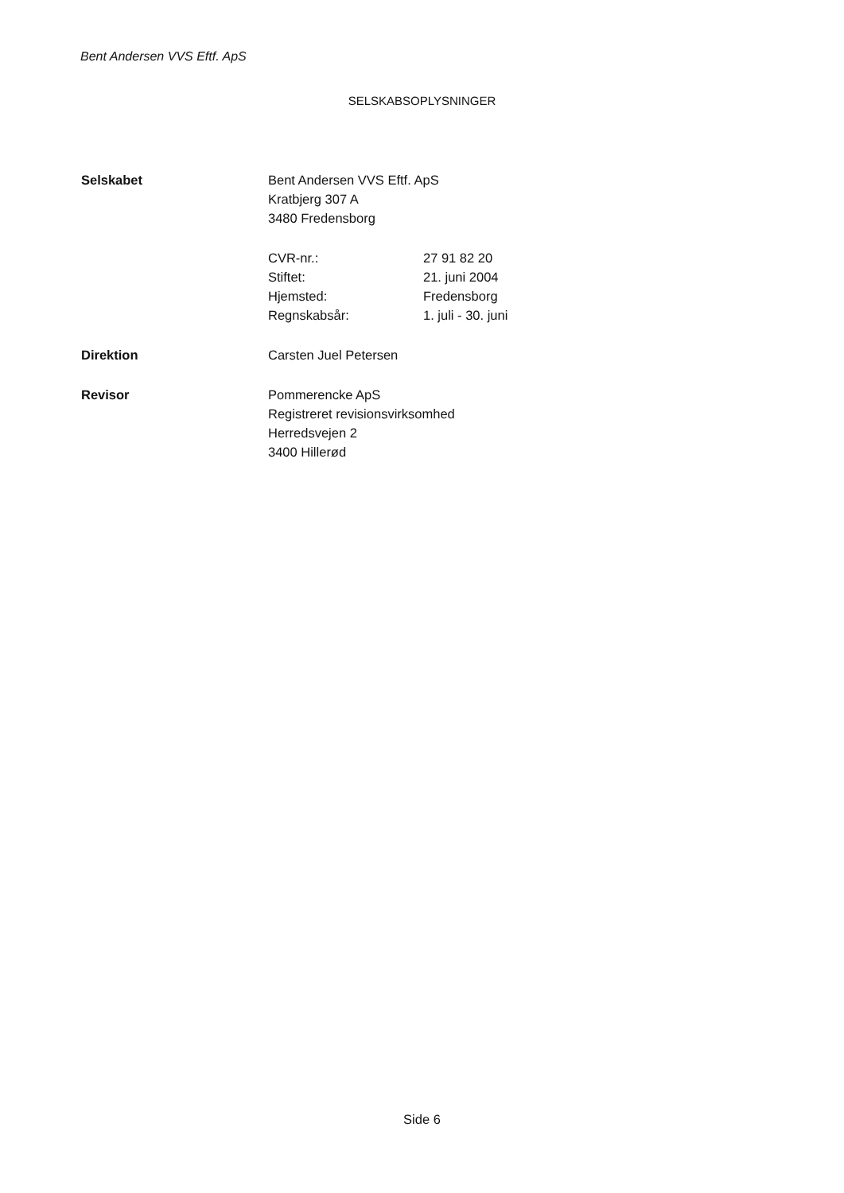Bent Andersen VVS Eftf. ApS
SELSKABSOPLYSNINGER
Selskabet Bent Andersen VVS Eftf. ApS
Kratbjerg 307 A
3480 Fredensborg
CVR-nr.:
Stiftet:
Hjemsted:
Regnskabsår:
27 91 82 20
21. juni 2004
Fredensborg
1. juli - 30. juni
Direktion Carsten Juel Petersen
Revisor Pommerencke ApS
Registreret revisionsvirksomhed
Herredsvejen 2
3400 Hillerød
Side 6